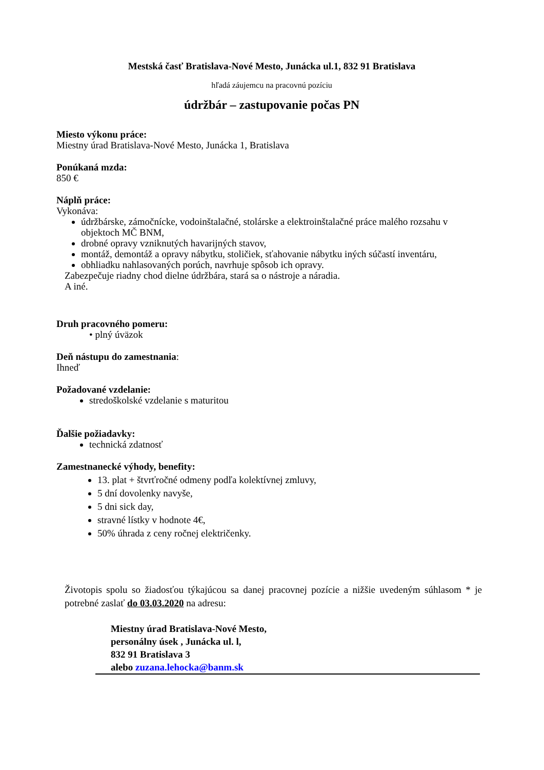Mestská časť Bratislava-Nové Mesto, Junácka ul.1, 832 91 Bratislava
hľadá záujemcu na pracovnú pozíciu
údržbár – zastupovanie počas PN
Miesto výkonu práce:
Miestny úrad Bratislava-Nové Mesto, Junácka 1, Bratislava
Ponúkaná mzda:
850 €
Náplň práce:
Vykonáva:
údržbárske, zámočnícke, vodoinštalačné, stolárske a elektroinštalačné práce malého rozsahu v objektoch MČ BNM,
drobné opravy vzniknutých havarijných stavov,
montáž, demontáž a opravy nábytku, stoličiek, sťahovanie nábytku iných súčastí inventáru,
obhliadku nahlasovaných porúch, navrhuje spôsob ich opravy.
Zabezpečuje riadny chod dielne údržbára, stará sa o nástroje a náradia.
A iné.
Druh pracovného pomeru:
• plný úväzok
Deň nástupu do zamestnania:
Ihneď
Požadované vzdelanie:
stredoškolské vzdelanie s maturitou
Ďalšie požiadavky:
technická zdatnosť
Zamestnanecké výhody, benefity:
13. plat + štvrťročné odmeny podľa kolektívnej zmluvy,
5 dní dovolenky navyše,
5 dni sick day,
stravné lístky v hodnote 4€,
50% úhrada z ceny ročnej električenky.
Životopis spolu so žiadosťou týkajúcou sa danej pracovnej pozície a nižšie uvedeným súhlasom * je potrebné zaslať do 03.03.2020 na adresu:
Miestny úrad Bratislava-Nové Mesto,
personálny úsek , Junácka ul. l,
832 91 Bratislava 3
alebo zuzana.lehocka@banm.sk